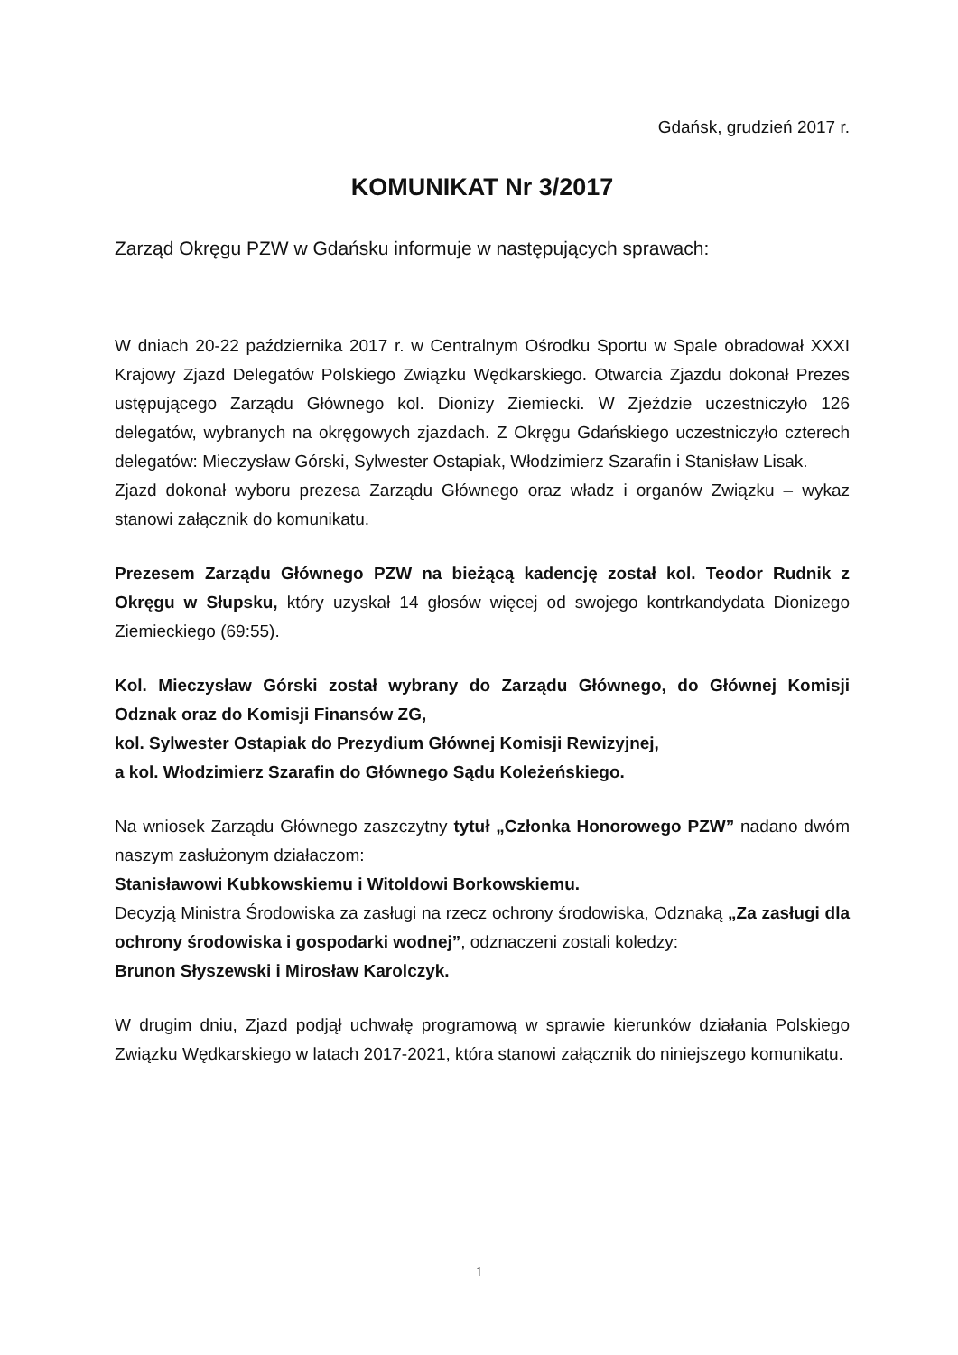Gdańsk, grudzień 2017 r.
KOMUNIKAT Nr 3/2017
Zarząd Okręgu PZW w Gdańsku informuje w następujących sprawach:
W dniach 20-22 października 2017 r. w Centralnym Ośrodku Sportu w Spale obradował XXXI Krajowy Zjazd Delegatów Polskiego Związku Wędkarskiego. Otwarcia Zjazdu dokonał Prezes ustępującego Zarządu Głównego kol. Dionizy Ziemiecki. W Zjeździe uczestniczyło 126 delegatów, wybranych na okręgowych zjazdach. Z Okręgu Gdańskiego uczestniczyło czterech delegatów: Mieczysław Górski, Sylwester Ostapiak, Włodzimierz Szarafin i Stanisław Lisak.
Zjazd dokonał wyboru prezesa Zarządu Głównego oraz władz i organów Związku – wykaz stanowi załącznik do komunikatu.
Prezesem Zarządu Głównego PZW na bieżącą kadencję został kol. Teodor Rudnik z Okręgu w Słupsku, który uzyskał 14 głosów więcej od swojego kontrkandydata Dionizego Ziemieckiego (69:55).
Kol. Mieczysław Górski został wybrany do Zarządu Głównego, do Głównej Komisji Odznak oraz do Komisji Finansów ZG,
kol. Sylwester Ostapiak do Prezydium Głównej Komisji Rewizyjnej,
a kol. Włodzimierz Szarafin do Głównego Sądu Koleżeńskiego.
Na wniosek Zarządu Głównego zaszczytny tytuł „Członka Honorowego PZW” nadano dwóm naszym zasłużonym działaczom:
Stanisławowi Kubkowskiemu i Witoldowi Borkowskiemu.
Decyzją Ministra Środowiska za zasługi na rzecz ochrony środowiska, Odznaką „Za zasługi dla ochrony środowiska i gospodarki wodnej”, odznaczeni zostali koledzy:
Brunon Słyszewski i Mirosław Karolczyk.
W drugim dniu, Zjazd podjął uchwałę programową w sprawie kierunków działania Polskiego Związku Wędkarskiego w latach 2017-2021, która stanowi załącznik do niniejszego komunikatu.
1